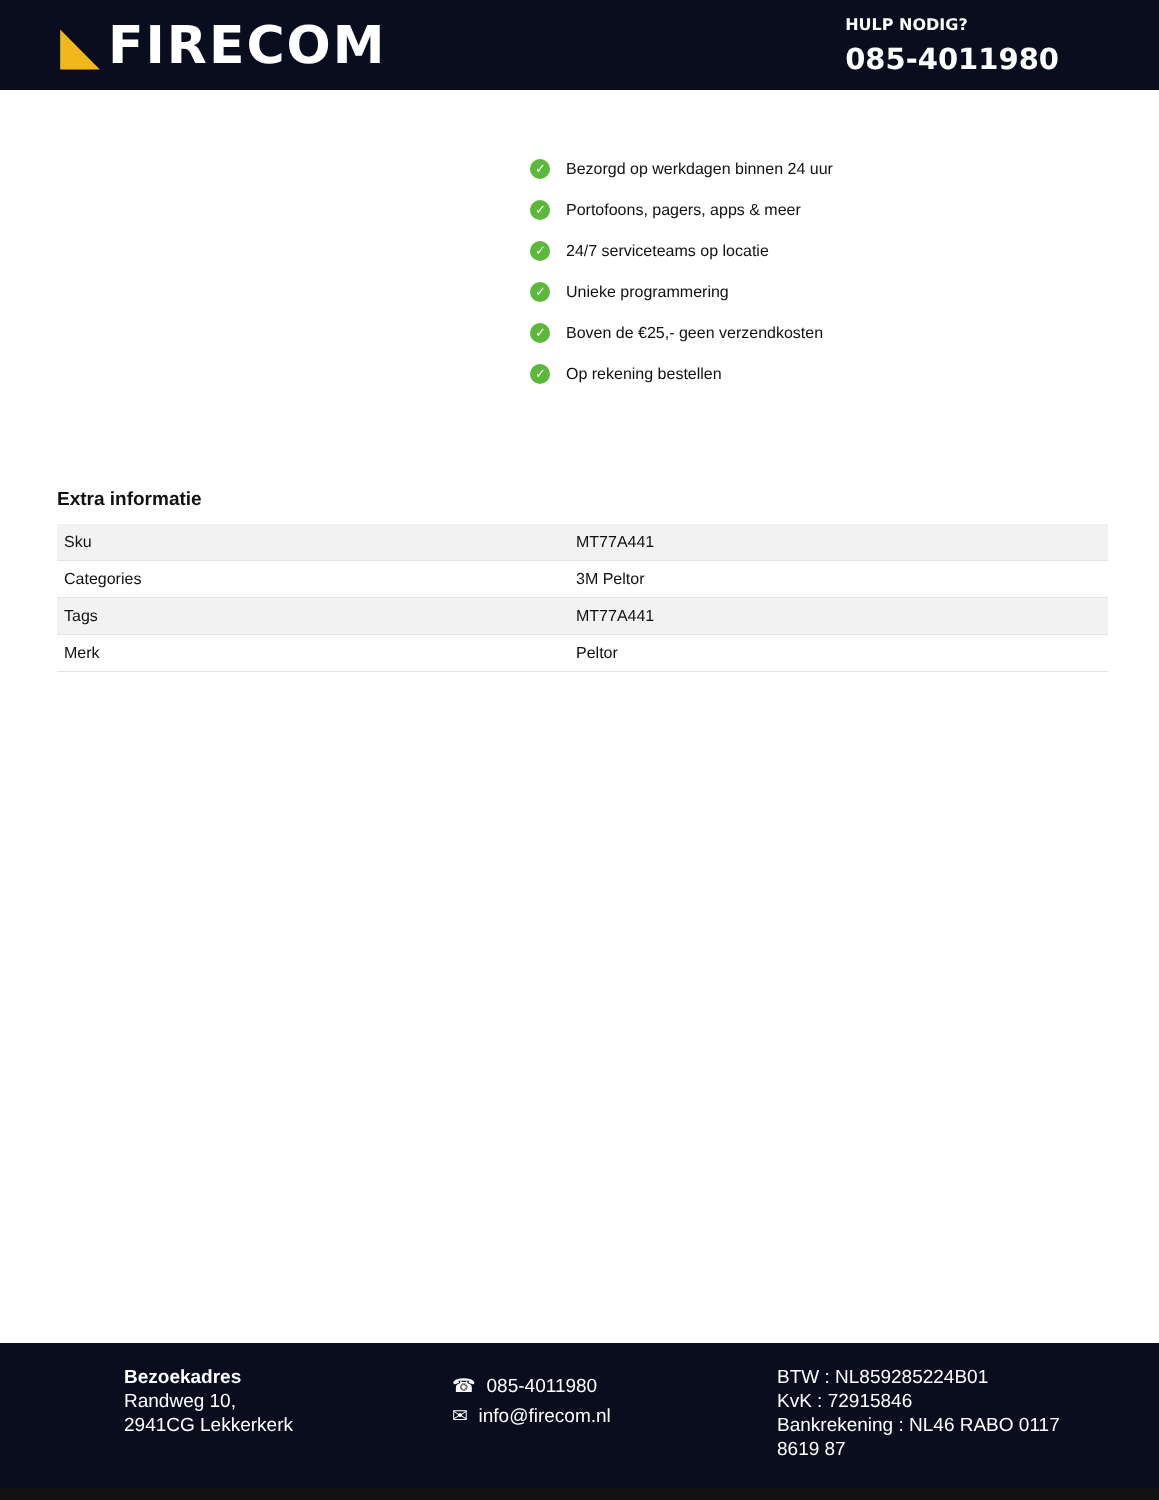◣ FIRECOM
HULP NODIG?
085-4011980
✓ Bezorgd op werkdagen binnen 24 uur
✓ Portofoons, pagers, apps & meer
✓ 24/7 serviceteams op locatie
✓ Unieke programmering
✓ Boven de €25,- geen verzendkosten
✓ Op rekening bestellen
Extra informatie
| Sku | MT77A441 |
| Categories | 3M Peltor |
| Tags | MT77A441 |
| Merk | Peltor |
Bezoekadres
Randweg 10,
2941CG Lekkerkerk
☎ 085-4011980
✉ info@firecom.nl
BTW : NL859285224B01
KvK : 72915846
Bankrekening : NL46 RABO 0117 8619 87